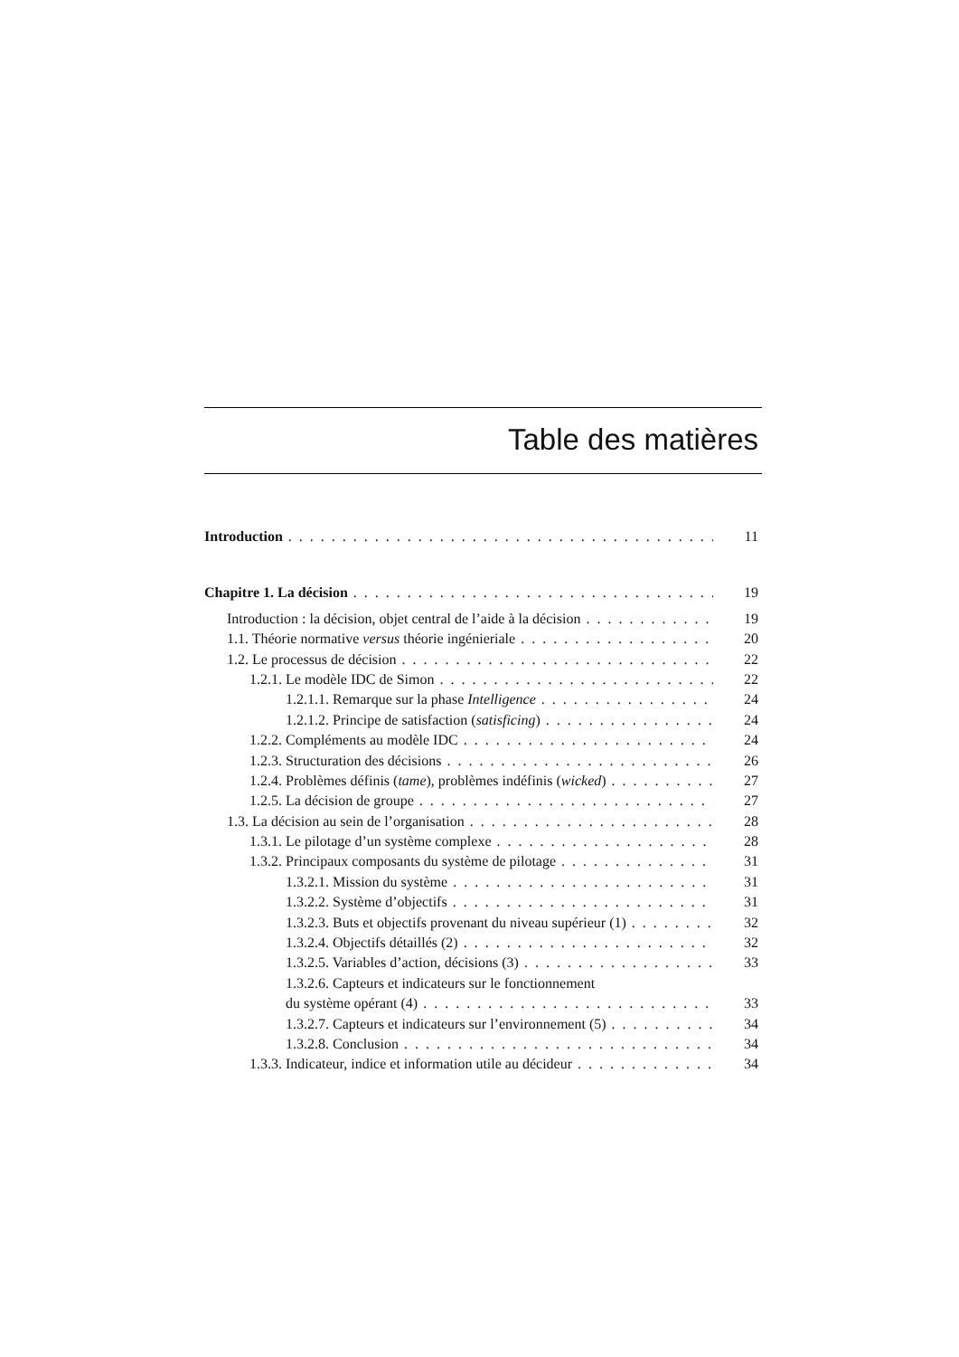Table des matières
Introduction 11
Chapitre 1. La décision 19
Introduction : la décision, objet central de l’aide à la décision 19
1.1. Théorie normative versus théorie ingénieriale 20
1.2. Le processus de décision 22
1.2.1. Le modèle IDC de Simon 22
1.2.1.1. Remarque sur la phase Intelligence 24
1.2.1.2. Principe de satisfaction (satisficing) 24
1.2.2. Compléments au modèle IDC 24
1.2.3. Structuration des décisions 26
1.2.4. Problèmes définis (tame), problèmes indéfinis (wicked) 27
1.2.5. La décision de groupe 27
1.3. La décision au sein de l’organisation 28
1.3.1. Le pilotage d’un système complexe 28
1.3.2. Principaux composants du système de pilotage 31
1.3.2.1. Mission du système 31
1.3.2.2. Système d’objectifs 31
1.3.2.3. Buts et objectifs provenant du niveau supérieur (1) 32
1.3.2.4. Objectifs détaillés (2) 32
1.3.2.5. Variables d’action, décisions (3) 33
1.3.2.6. Capteurs et indicateurs sur le fonctionnement
du système opérant (4) 33
1.3.2.7. Capteurs et indicateurs sur l’environnement (5) 34
1.3.2.8. Conclusion 34
1.3.3. Indicateur, indice et information utile au décideur 34